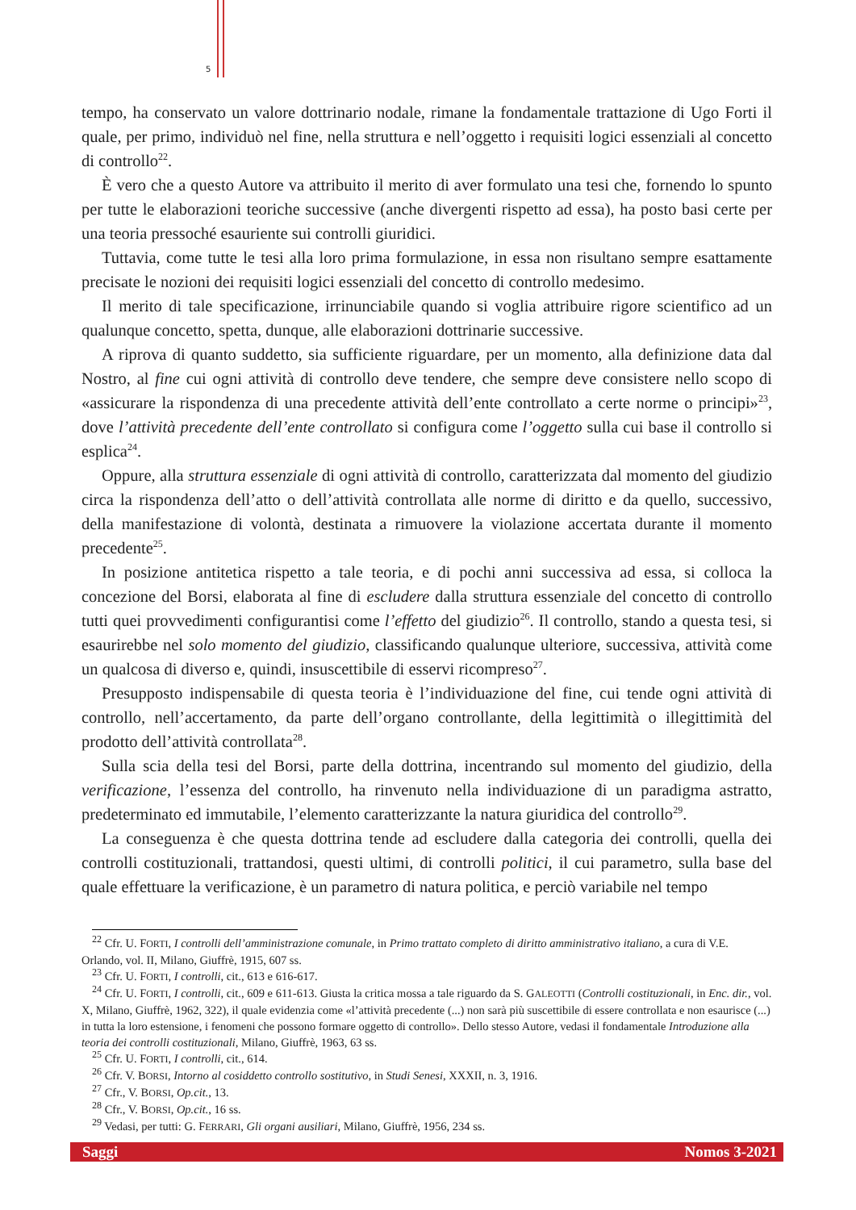5
tempo, ha conservato un valore dottrinario nodale, rimane la fondamentale trattazione di Ugo Forti il quale, per primo, individuò nel fine, nella struttura e nell’oggetto i requisiti logici essenziali al concetto di controllo<sup>22</sup>.
È vero che a questo Autore va attribuito il merito di aver formulato una tesi che, fornendo lo spunto per tutte le elaborazioni teoriche successive (anche divergenti rispetto ad essa), ha posto basi certe per una teoria pressoché esauriente sui controlli giuridici.
Tuttavia, come tutte le tesi alla loro prima formulazione, in essa non risultano sempre esattamente precisate le nozioni dei requisiti logici essenziali del concetto di controllo medesimo.
Il merito di tale specificazione, irrinunciabile quando si voglia attribuire rigore scientifico ad un qualunque concetto, spetta, dunque, alle elaborazioni dottrinarie successive.
A riprova di quanto suddetto, sia sufficiente riguardare, per un momento, alla definizione data dal Nostro, al fine cui ogni attività di controllo deve tendere, che sempre deve consistere nello scopo di «assicurare la rispondenza di una precedente attività dell’ente controllato a certe norme o principi»<sup>23</sup>, dove l’attività precedente dell’ente controllato si configura come l’oggetto sulla cui base il controllo si esplica<sup>24</sup>.
Oppure, alla struttura essenziale di ogni attività di controllo, caratterizzata dal momento del giudizio circa la rispondenza dell’atto o dell’attività controllata alle norme di diritto e da quello, successivo, della manifestazione di volontà, destinata a rimuovere la violazione accertata durante il momento precedente<sup>25</sup>.
In posizione antitetica rispetto a tale teoria, e di pochi anni successiva ad essa, si colloca la concezione del Borsi, elaborata al fine di escludere dalla struttura essenziale del concetto di controllo tutti quei provvedimenti configurantisi come l’effetto del giudizio<sup>26</sup>. Il controllo, stando a questa tesi, si esaurirebbe nel solo momento del giudizio, classificando qualunque ulteriore, successiva, attività come un qualcosa di diverso e, quindi, insuscettibile di esservi ricompreso<sup>27</sup>.
Presupposto indispensabile di questa teoria è l’individuazione del fine, cui tende ogni attività di controllo, nell’accertamento, da parte dell’organo controllante, della legittimità o illegittimità del prodotto dell’attività controllata<sup>28</sup>.
Sulla scia della tesi del Borsi, parte della dottrina, incentrando sul momento del giudizio, della verificazione, l’essenza del controllo, ha rinvenuto nella individuazione di un paradigma astratto, predeterminato ed immutabile, l’elemento caratterizzante la natura giuridica del controllo<sup>29</sup>.
La conseguenza è che questa dottrina tende ad escludere dalla categoria dei controlli, quella dei controlli costituzionali, trattandosi, questi ultimi, di controlli politici, il cui parametro, sulla base del quale effettuare la verificazione, è un parametro di natura politica, e perciò variabile nel tempo
<sup>22</sup> Cfr. U. FORTI, I controlli dell’amministrazione comunale, in Primo trattato completo di diritto amministrativo italiano, a cura di V.E. Orlando, vol. II, Milano, Giuffrè, 1915, 607 ss.
<sup>23</sup> Cfr. U. FORTI, I controlli, cit., 613 e 616-617.
<sup>24</sup> Cfr. U. FORTI, I controlli, cit., 609 e 611-613. Giusta la critica mossa a tale riguardo da S. GALEOTTI (Controlli costituzionali, in Enc. dir., vol. X, Milano, Giuffrè, 1962, 322), il quale evidenzia come «l’attività precedente (...) non sarà più suscettibile di essere controllata e non esaurisce (...) in tutta la loro estensione, i fenomeni che possono formare oggetto di controllo». Dello stesso Autore, vedasi il fondamentale Introduzione alla teoria dei controlli costituzionali, Milano, Giuffrè, 1963, 63 ss.
<sup>25</sup> Cfr. U. FORTI, I controlli, cit., 614.
<sup>26</sup> Cfr. V. BORSI, Intorno al cosiddetto controllo sostitutivo, in Studi Senesi, XXXII, n. 3, 1916.
<sup>27</sup> Cfr., V. BORSI, Op.cit., 13.
<sup>28</sup> Cfr., V. BORSI, Op.cit., 16 ss.
<sup>29</sup> Vedasi, per tutti: G. FERRARI, Gli organi ausiliari, Milano, Giuffrè, 1956, 234 ss.
Saggi Nomos 3-2021